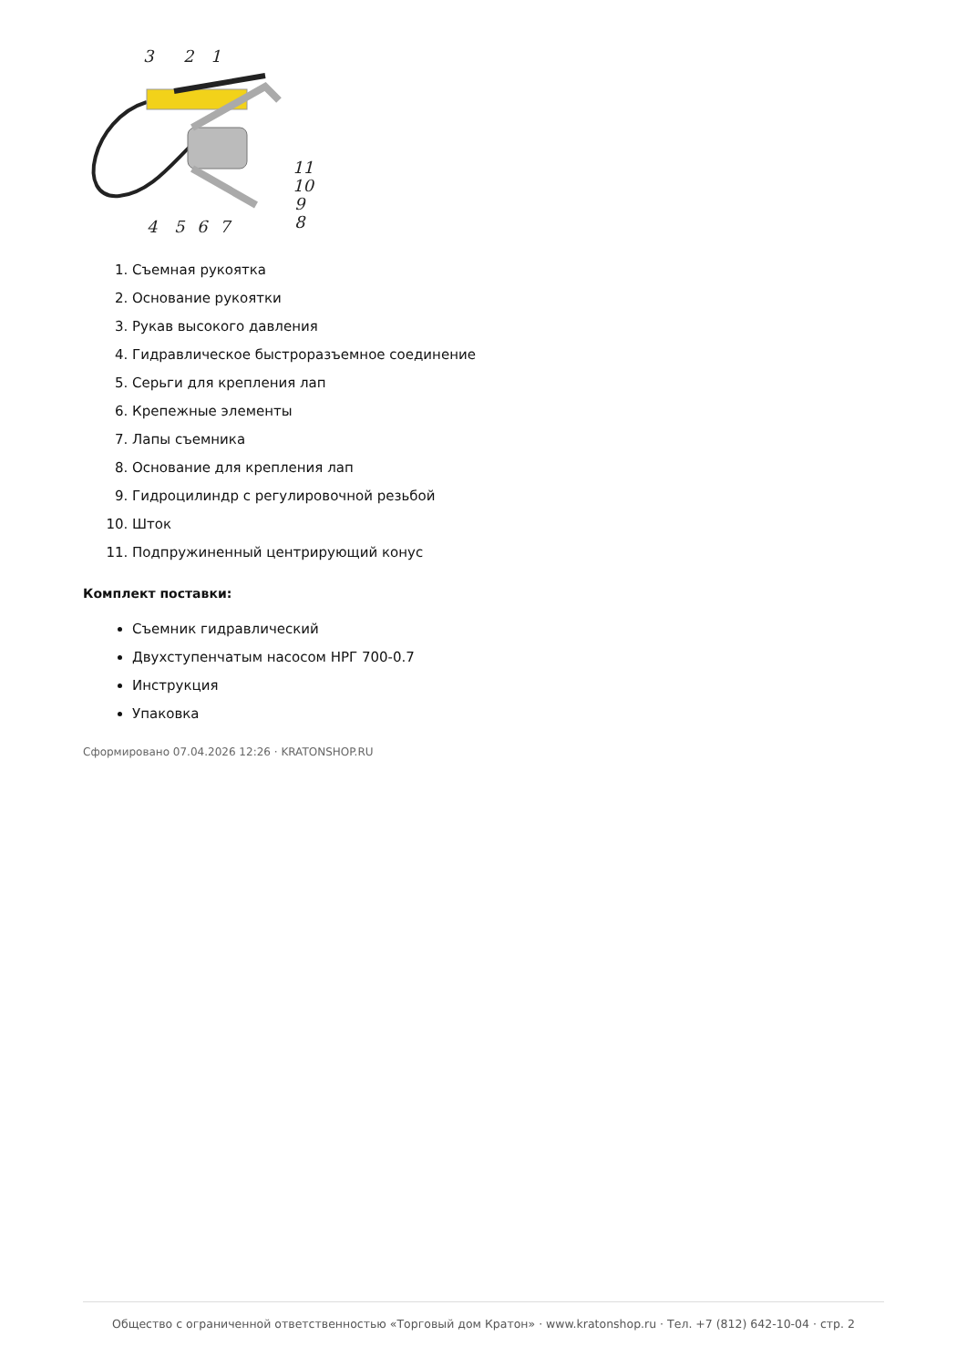3
2
1
11
10
9
8
4
5
6
7
1. Съемная рукоятка
2. Основание рукоятки
3. Рукав высокого давления
4. Гидравлическое быстроразъемное соединение
5. Серьги для крепления лап
6. Крепежные элементы
7. Лапы съемника
8. Основание для крепления лап
9. Гидроцилиндр с регулировочной резьбой
10. Шток
11. Подпружиненный центрирующий конус
Комплект поставки:
Съемник гидравлический
Двухступенчатым насосом НРГ 700-0.7
Инструкция
Упаковка
Сформировано 07.04.2026 12:26 · KRATONSHOP.RU
Общество с ограниченной ответственностью «Торговый дом Кратон» · www.kratonshop.ru · Тел. +7 (812) 642-10-04 · стр. 2